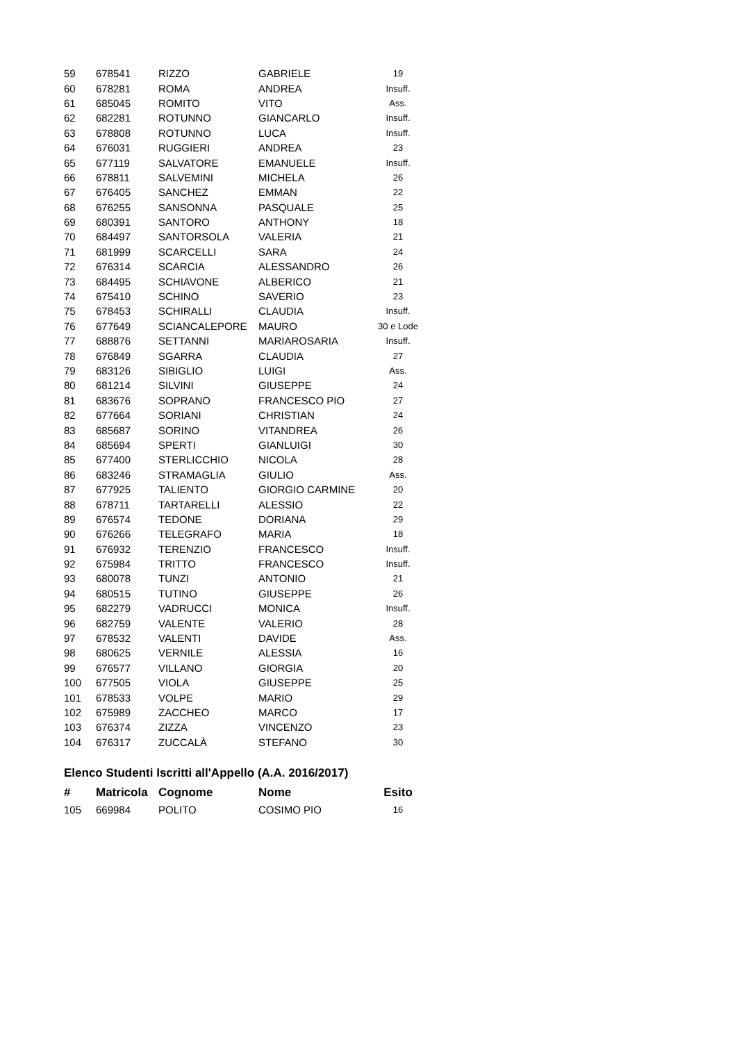| 59 | 678541 | RIZZO | GABRIELE | 19 |
| 60 | 678281 | ROMA | ANDREA | Insuff. |
| 61 | 685045 | ROMITO | VITO | Ass. |
| 62 | 682281 | ROTUNNO | GIANCARLO | Insuff. |
| 63 | 678808 | ROTUNNO | LUCA | Insuff. |
| 64 | 676031 | RUGGIERI | ANDREA | 23 |
| 65 | 677119 | SALVATORE | EMANUELE | Insuff. |
| 66 | 678811 | SALVEMINI | MICHELA | 26 |
| 67 | 676405 | SANCHEZ | EMMAN | 22 |
| 68 | 676255 | SANSONNA | PASQUALE | 25 |
| 69 | 680391 | SANTORO | ANTHONY | 18 |
| 70 | 684497 | SANTORSOLA | VALERIA | 21 |
| 71 | 681999 | SCARCELLI | SARA | 24 |
| 72 | 676314 | SCARCIA | ALESSANDRO | 26 |
| 73 | 684495 | SCHIAVONE | ALBERICO | 21 |
| 74 | 675410 | SCHINO | SAVERIO | 23 |
| 75 | 678453 | SCHIRALLI | CLAUDIA | Insuff. |
| 76 | 677649 | SCIANCALEPORE | MAURO | 30 e Lode |
| 77 | 688876 | SETTANNI | MARIAROSARIA | Insuff. |
| 78 | 676849 | SGARRA | CLAUDIA | 27 |
| 79 | 683126 | SIBIGLIO | LUIGI | Ass. |
| 80 | 681214 | SILVINI | GIUSEPPE | 24 |
| 81 | 683676 | SOPRANO | FRANCESCO PIO | 27 |
| 82 | 677664 | SORIANI | CHRISTIAN | 24 |
| 83 | 685687 | SORINO | VITANDREA | 26 |
| 84 | 685694 | SPERTI | GIANLUIGI | 30 |
| 85 | 677400 | STERLICCHIO | NICOLA | 28 |
| 86 | 683246 | STRAMAGLIA | GIULIO | Ass. |
| 87 | 677925 | TALIENTO | GIORGIO CARMINE | 20 |
| 88 | 678711 | TARTARELLI | ALESSIO | 22 |
| 89 | 676574 | TEDONE | DORIANA | 29 |
| 90 | 676266 | TELEGRAFO | MARIA | 18 |
| 91 | 676932 | TERENZIO | FRANCESCO | Insuff. |
| 92 | 675984 | TRITTO | FRANCESCO | Insuff. |
| 93 | 680078 | TUNZI | ANTONIO | 21 |
| 94 | 680515 | TUTINO | GIUSEPPE | 26 |
| 95 | 682279 | VADRUCCI | MONICA | Insuff. |
| 96 | 682759 | VALENTE | VALERIO | 28 |
| 97 | 678532 | VALENTI | DAVIDE | Ass. |
| 98 | 680625 | VERNILE | ALESSIA | 16 |
| 99 | 676577 | VILLANO | GIORGIA | 20 |
| 100 | 677505 | VIOLA | GIUSEPPE | 25 |
| 101 | 678533 | VOLPE | MARIO | 29 |
| 102 | 675989 | ZACCHEO | MARCO | 17 |
| 103 | 676374 | ZIZZA | VINCENZO | 23 |
| 104 | 676317 | ZUCCALÀ | STEFANO | 30 |
Elenco Studenti Iscritti all'Appello (A.A. 2016/2017)
| # | Matricola | Cognome | Nome | Esito |
| --- | --- | --- | --- | --- |
| 105 | 669984 | POLITO | COSIMO PIO | 16 |